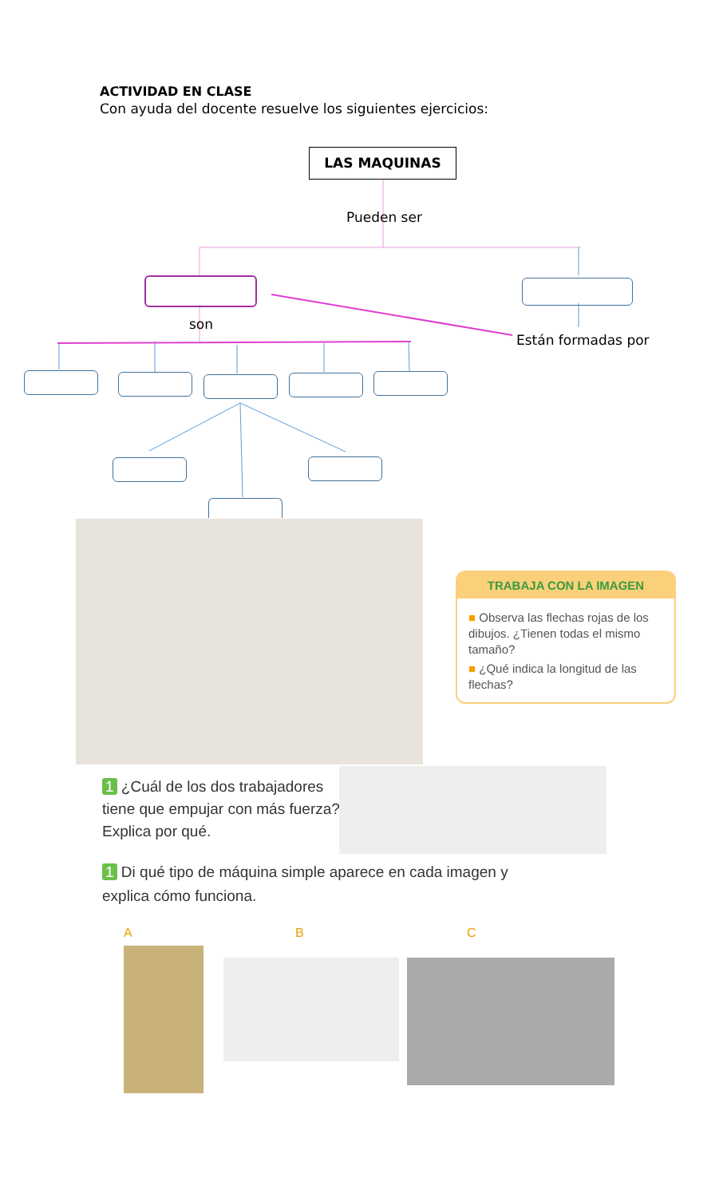ACTIVIDAD EN CLASE
Con ayuda del docente resuelve los siguientes ejercicios:
LAS MAQUINAS
Pueden ser
son
Están formadas por
TRABAJA CON LA IMAGEN
■ Observa las flechas rojas de los dibujos. ¿Tienen todas el mismo tamaño?
■ ¿Qué indica la longitud de las flechas?
1 ¿Cuál de los dos trabajadores tiene que empujar con más fuerza?
Explica por qué.
1 Di qué tipo de máquina simple aparece en cada imagen y explica cómo funciona.
A B C